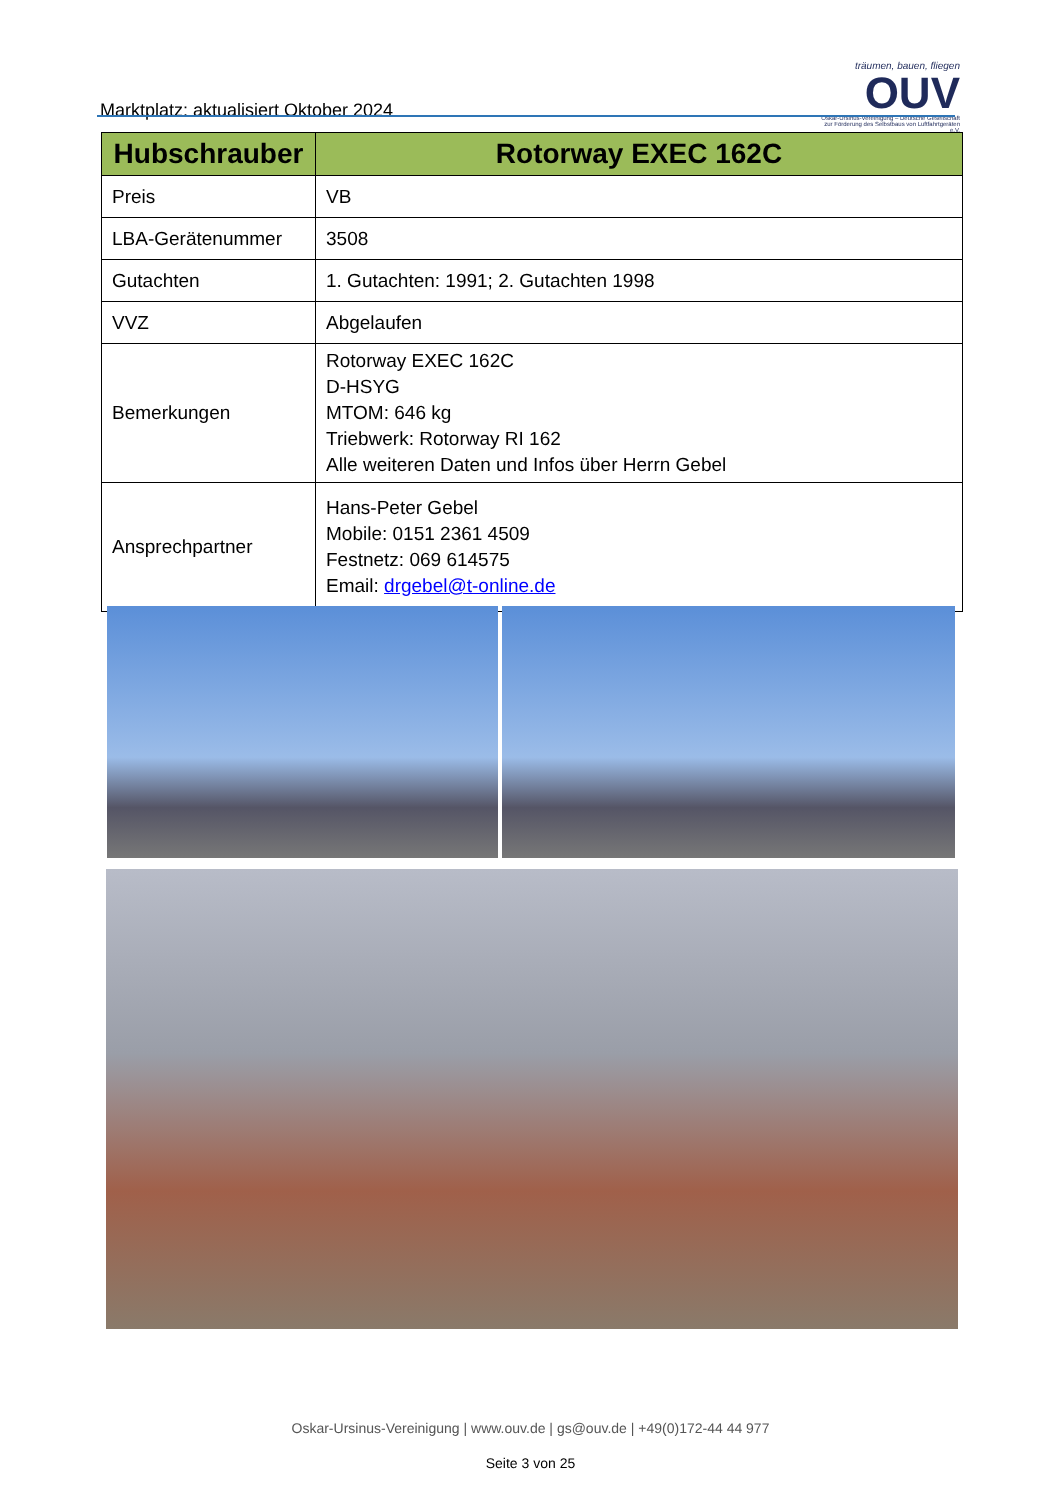Marktplatz: aktualisiert Oktober 2024
träumen, bauen, fliegen
OUV
Oskar-Ursinus-Vereinigung – Deutsche Gesellschaft zur Förderung des Selbstbaus von Luftfahrtgeräten e.V.
| Hubschrauber | Rotorway EXEC 162C |
| --- | --- |
| Preis | VB |
| LBA-Gerätenummer | 3508 |
| Gutachten | 1. Gutachten: 1991; 2. Gutachten 1998 |
| VVZ | Abgelaufen |
| Bemerkungen | Rotorway EXEC 162C D-HSYG MTOM: 646 kg Triebwerk: Rotorway RI 162 Alle weiteren Daten und Infos über Herrn Gebel |
| Ansprechpartner | Hans-Peter Gebel Mobile: 0151 2361 4509 Festnetz: 069 614575 Email: drgebel@t-online.de |
Oskar-Ursinus-Vereinigung | www.ouv.de | gs@ouv.de | +49(0)172-44 44 977
Seite 3 von 25